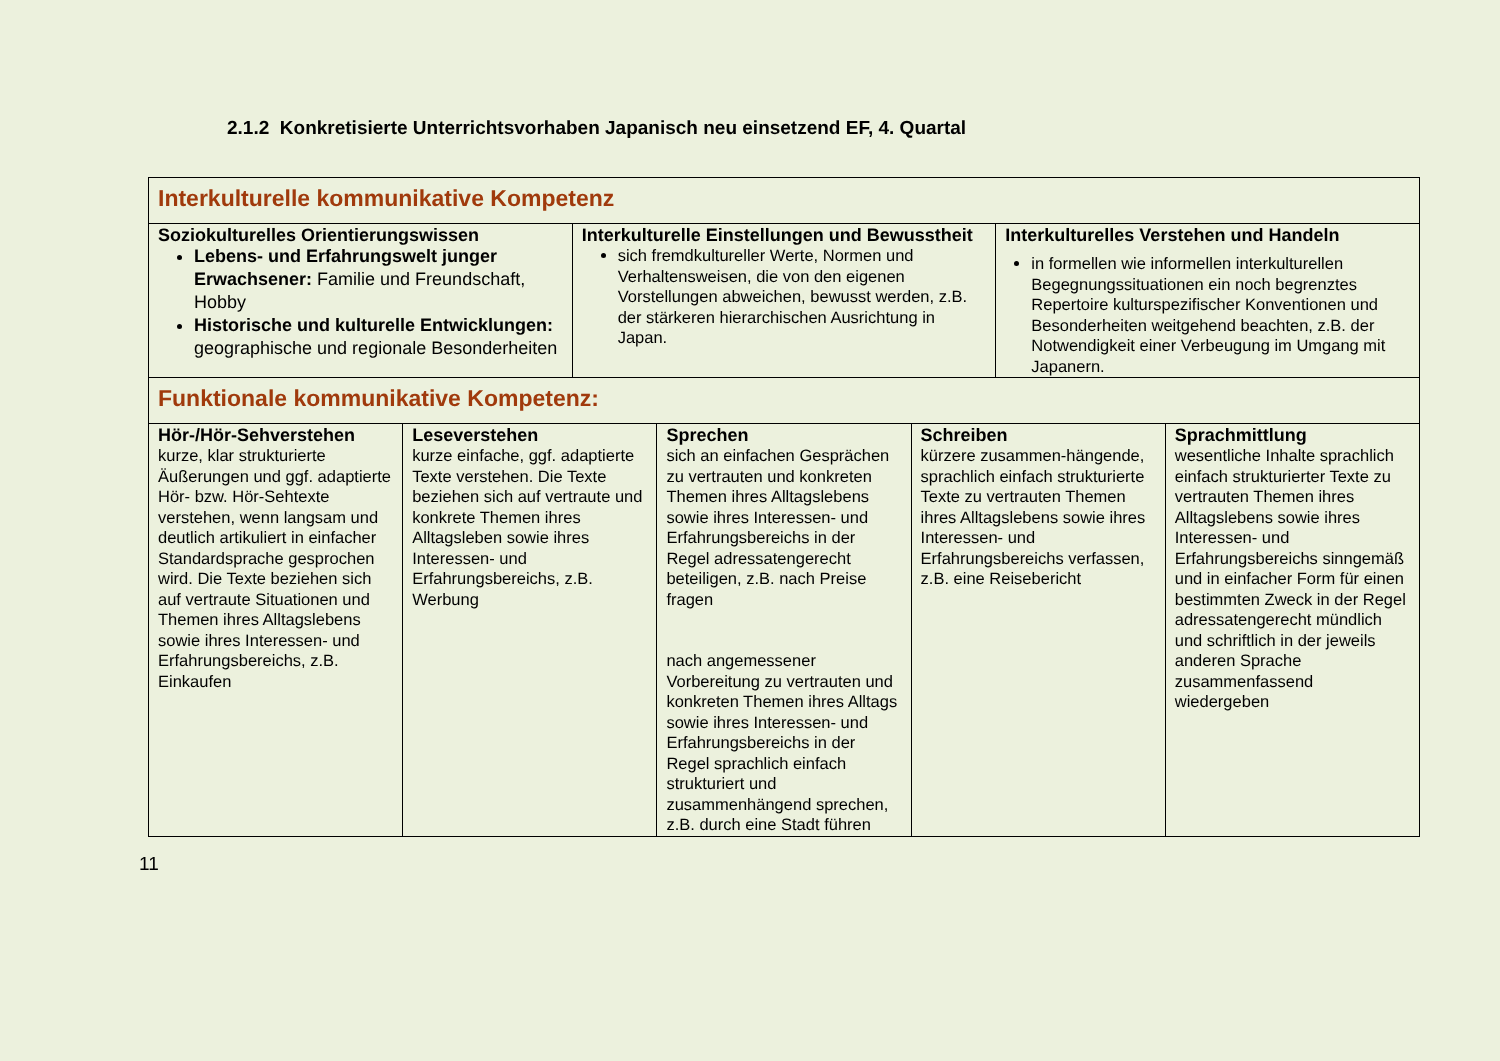2.1.2 Konkretisierte Unterrichtsvorhaben Japanisch neu einsetzend EF, 4. Quartal
| Interkulturelle kommunikative Kompetenz | | |
| Soziokulturelles Orientierungswissen Lebens- und Erfahrungswelt junger Erwachsener: Familie und Freundschaft, Hobby Historische und kulturelle Entwicklungen: geographische und regionale Besonderheiten | Interkulturelle Einstellungen und Bewusstheit sich fremdkultureller Werte, Normen und Verhaltensweisen, die von den eigenen Vorstellungen abweichen, bewusst werden, z.B. der stärkeren hierarchischen Ausrichtung in Japan. | Interkulturelles Verstehen und Handeln in formellen wie informellen interkulturellen Begegnungssituationen ein noch begrenztes Repertoire kulturspezifischer Konventionen und Besonderheiten weitgehend beachten, z.B. der Notwendigkeit einer Verbeugung im Umgang mit Japanern. |
| Funktionale kommunikative Kompetenz: | | | | |
| Hör-/Hör-Sehverstehen kurze, klar strukturierte Äußerungen und ggf. adaptierte Hör- bzw. Hör-Sehtexte verstehen, wenn langsam und deutlich artikuliert in einfacher Standardsprache gesprochen wird. Die Texte beziehen sich auf vertraute Situationen und Themen ihres Alltagslebens sowie ihres Interessen- und Erfahrungsbereichs, z.B. Einkaufen | Leseverstehen kurze einfache, ggf. adaptierte Texte verstehen. Die Texte beziehen sich auf vertraute und konkrete Themen ihres Alltagsleben sowie ihres Interessen- und Erfahrungsbereichs, z.B. Werbung | Sprechen sich an einfachen Gesprächen zu vertrauten und konkreten Themen ihres Alltagslebens sowie ihres Interessen- und Erfahrungsbereichs in der Regel adressatengerecht beteiligen, z.B. nach Preise fragen nach angemessener Vorbereitung zu vertrauten und konkreten Themen ihres Alltags sowie ihres Interessen- und Erfahrungsbereichs in der Regel sprachlich einfach strukturiert und zusammenhängend sprechen, z.B. durch eine Stadt führen | Schreiben kürzere zusammen-hängende, sprachlich einfach strukturierte Texte zu vertrauten Themen ihres Alltagslebens sowie ihres Interessen- und Erfahrungsbereichs verfassen, z.B. eine Reisebericht | Sprachmittlung wesentliche Inhalte sprachlich einfach strukturierter Texte zu vertrauten Themen ihres Alltagslebens sowie ihres Interessen- und Erfahrungsbereichs sinngemäß und in einfacher Form für einen bestimmten Zweck in der Regel adressatengerecht mündlich und schriftlich in der jeweils anderen Sprache zusammenfassend wiedergeben |
11